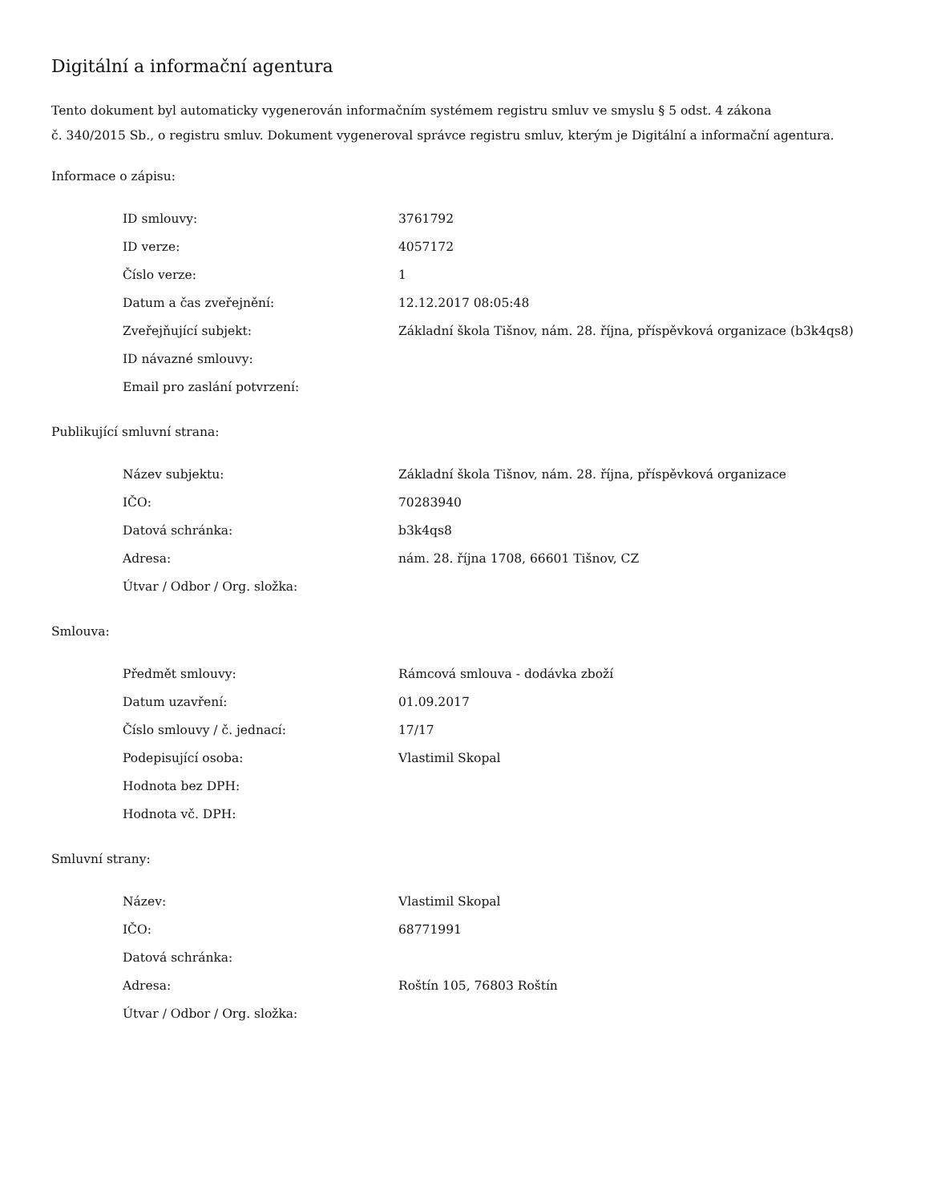Digitální a informační agentura
Tento dokument byl automaticky vygenerován informačním systémem registru smluv ve smyslu § 5 odst. 4 zákona
č. 340/2015 Sb., o registru smluv. Dokument vygeneroval správce registru smluv, kterým je Digitální a informační agentura.
Informace o zápisu:
| ID smlouvy: | 3761792 |
| ID verze: | 4057172 |
| Číslo verze: | 1 |
| Datum a čas zveřejnění: | 12.12.2017 08:05:48 |
| Zveřejňující subjekt: | Základní škola Tišnov, nám. 28. října, příspěvková organizace (b3k4qs8) |
| ID návazné smlouvy: | |
| Email pro zaslání potvrzení: | |
Publikující smluvní strana:
| Název subjektu: | Základní škola Tišnov, nám. 28. října, příspěvková organizace |
| IČO: | 70283940 |
| Datová schránka: | b3k4qs8 |
| Adresa: | nám. 28. října 1708, 66601 Tišnov, CZ |
| Útvar / Odbor / Org. složka: | |
Smlouva:
| Předmět smlouvy: | Rámcová smlouva - dodávka zboží |
| Datum uzavření: | 01.09.2017 |
| Číslo smlouvy / č. jednací: | 17/17 |
| Podepisující osoba: | Vlastimil Skopal |
| Hodnota bez DPH: | |
| Hodnota vč. DPH: | |
Smluvní strany:
| Název: | Vlastimil Skopal |
| IČO: | 68771991 |
| Datová schránka: | |
| Adresa: | Roštín 105, 76803 Roštín |
| Útvar / Odbor / Org. složka: | |